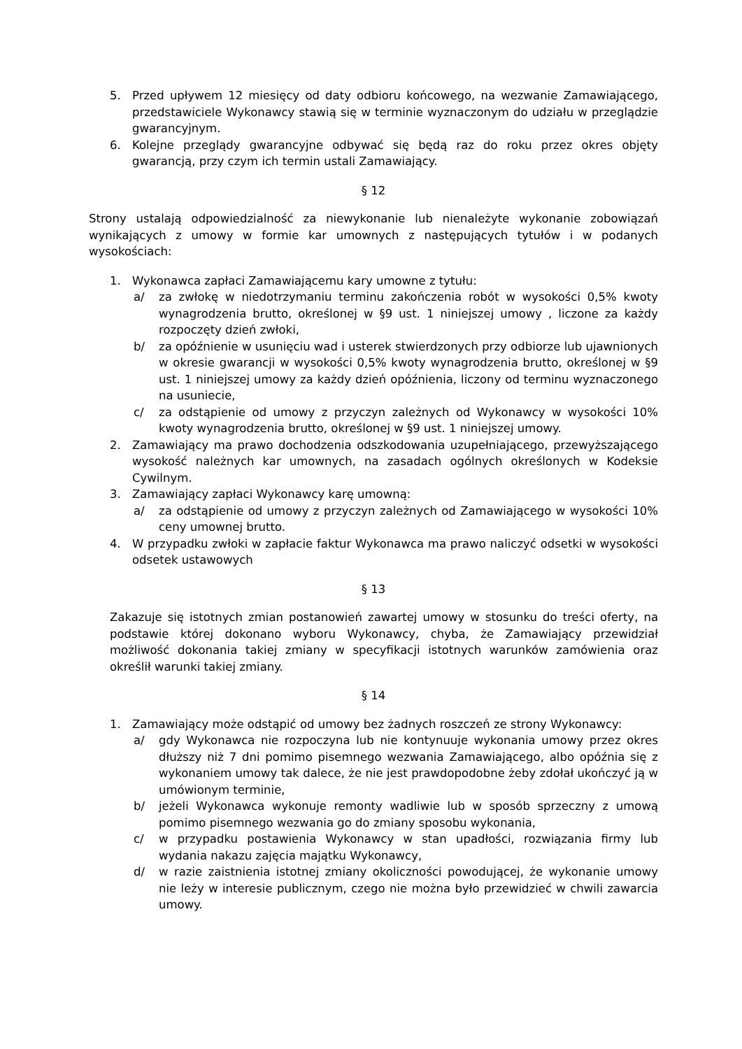5. Przed upływem 12 miesięcy od daty odbioru końcowego, na wezwanie Zamawiającego, przedstawiciele Wykonawcy stawią się w terminie wyznaczonym do udziału w przeglądzie gwarancyjnym.
6. Kolejne przeglądy gwarancyjne odbywać się będą raz do roku przez okres objęty gwarancją, przy czym ich termin ustali Zamawiający.
§ 12
Strony ustalają odpowiedzialność za niewykonanie lub nienależyte wykonanie zobowiązań wynikających z umowy w formie kar umownych z następujących tytułów i w podanych wysokościach:
1. Wykonawca zapłaci Zamawiającemu kary umowne z tytułu:
a/ za zwłokę w niedotrzymaniu terminu zakończenia robót w wysokości 0,5% kwoty wynagrodzenia brutto, określonej w §9 ust. 1 niniejszej umowy , liczone za każdy rozpoczęty dzień zwłoki,
b/ za opóźnienie w usunięciu wad i usterek stwierdzonych przy odbiorze lub ujawnionych w okresie gwarancji w wysokości 0,5% kwoty wynagrodzenia brutto, określonej w §9 ust. 1 niniejszej umowy za każdy dzień opóźnienia, liczony od terminu wyznaczonego na usuniecie,
c/ za odstąpienie od umowy z przyczyn zależnych od Wykonawcy w wysokości 10% kwoty wynagrodzenia brutto, określonej w §9 ust. 1 niniejszej umowy.
2. Zamawiający ma prawo dochodzenia odszkodowania uzupełniającego, przewyższającego wysokość należnych kar umownych, na zasadach ogólnych określonych w Kodeksie Cywilnym.
3. Zamawiający zapłaci Wykonawcy karę umowną:
a/ za odstąpienie od umowy z przyczyn zależnych od Zamawiającego w wysokości 10% ceny umownej brutto.
4. W przypadku zwłoki w zapłacie faktur Wykonawca ma prawo naliczyć odsetki w wysokości odsetek ustawowych
§ 13
Zakazuje się istotnych zmian postanowień zawartej umowy w stosunku do treści oferty, na podstawie której dokonano wyboru Wykonawcy, chyba, że Zamawiający przewidział możliwość dokonania takiej zmiany w specyfikacji istotnych warunków zamówienia oraz określił warunki takiej zmiany.
§ 14
1. Zamawiający może odstąpić od umowy bez żadnych roszczeń ze strony Wykonawcy:
a/ gdy Wykonawca nie rozpoczyna lub nie kontynuuje wykonania umowy przez okres dłuższy niż 7 dni pomimo pisemnego wezwania Zamawiającego, albo opóźnia się z wykonaniem umowy tak dalece, że nie jest prawdopodobne żeby zdołał ukończyć ją w umówionym terminie,
b/ jeżeli Wykonawca wykonuje remonty wadliwie lub w sposób sprzeczny z umową pomimo pisemnego wezwania go do zmiany sposobu wykonania,
c/ w przypadku postawienia Wykonawcy w stan upadłości, rozwiązania firmy lub wydania nakazu zajęcia majątku Wykonawcy,
d/ w razie zaistnienia istotnej zmiany okoliczności powodującej, że wykonanie umowy nie leży w interesie publicznym, czego nie można było przewidzieć w chwili zawarcia umowy.